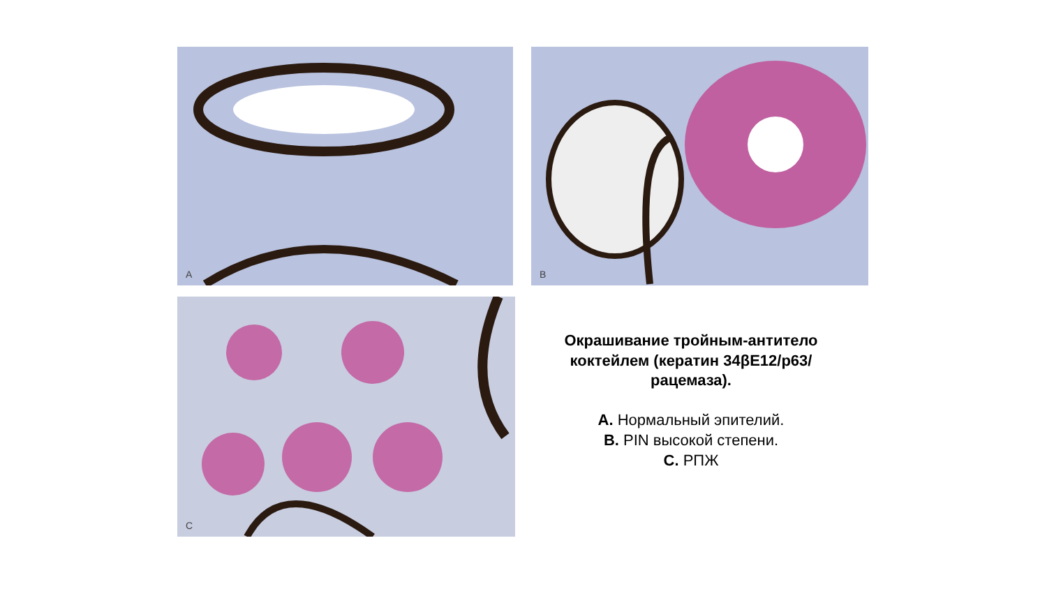A B
C
Окрашивание тройным-антитело коктейлем (кератин 34βE12/p63/рацемаза).
A. Нормальный эпителий.
B. PIN высокой степени.
C. РПЖ